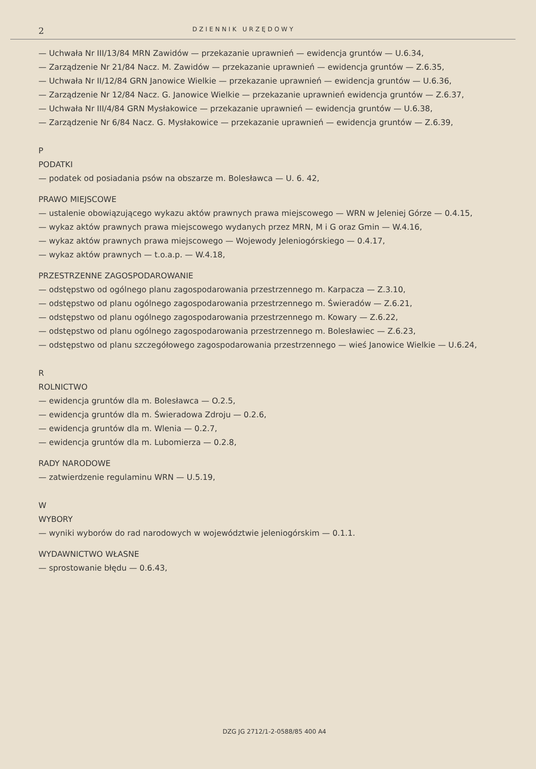2 DZIENNIK URZĘDOWY
— Uchwała Nr III/13/84 MRN Zawidów — przekazanie uprawnień — ewidencja gruntów — U.6.34,
— Zarządzenie Nr 21/84 Nacz. M. Zawidów — przekazanie uprawnień — ewidencja gruntów — Z.6.35,
— Uchwała Nr II/12/84 GRN Janowice Wielkie — przekazanie uprawnień — ewidencja gruntów — U.6.36,
— Zarządzenie Nr 12/84 Nacz. G. Janowice Wielkie — przekazanie uprawnień ewidencja gruntów — Z.6.37,
— Uchwała Nr III/4/84 GRN Mysłakowice — przekazanie uprawnień — ewidencja gruntów — U.6.38,
— Zarządzenie Nr 6/84 Nacz. G. Mysłakowice — przekazanie uprawnień — ewidencja gruntów — Z.6.39,
P
PODATKI
— podatek od posiadania psów na obszarze m. Bolesławca — U. 6. 42,
PRAWO MIEJSCOWE
— ustalenie obowiązującego wykazu aktów prawnych prawa miejscowego — WRN w Jeleniej Górze — 0.4.15,
— wykaz aktów prawnych prawa miejscowego wydanych przez MRN, M i G oraz Gmin — W.4.16,
— wykaz aktów prawnych prawa miejscowego — Wojewody Jeleniogórskiego — 0.4.17,
— wykaz aktów prawnych — t.o.a.p. — W.4.18,
PRZESTRZENNE ZAGOSPODAROWANIE
— odstępstwo od ogólnego planu zagospodarowania przestrzennego m. Karpacza — Z.3.10,
— odstępstwo od planu ogólnego zagospodarowania przestrzennego m. Świeradów — Z.6.21,
— odstępstwo od planu ogólnego zagospodarowania przestrzennego m. Kowary — Z.6.22,
— odstępstwo od planu ogólnego zagospodarowania przestrzennego m. Bolesławiec — Z.6.23,
— odstępstwo od planu szczegółowego zagospodarowania przestrzennego — wieś Janowice Wielkie — U.6.24,
R
ROLNICTWO
— ewidencja gruntów dla m. Bolesławca — O.2.5,
— ewidencja gruntów dla m. Świeradowa Zdroju — 0.2.6,
— ewidencja gruntów dla m. Wlenia — 0.2.7,
— ewidencja gruntów dla m. Lubomierza — 0.2.8,
RADY NARODOWE
— zatwierdzenie regulaminu WRN — U.5.19,
W
WYBORY
— wyniki wyborów do rad narodowych w województwie jeleniogórskim — 0.1.1.
WYDAWNICTWO WŁASNE
— sprostowanie błędu — 0.6.43,
DZG JG 2712/1-2-0588/85 400 A4